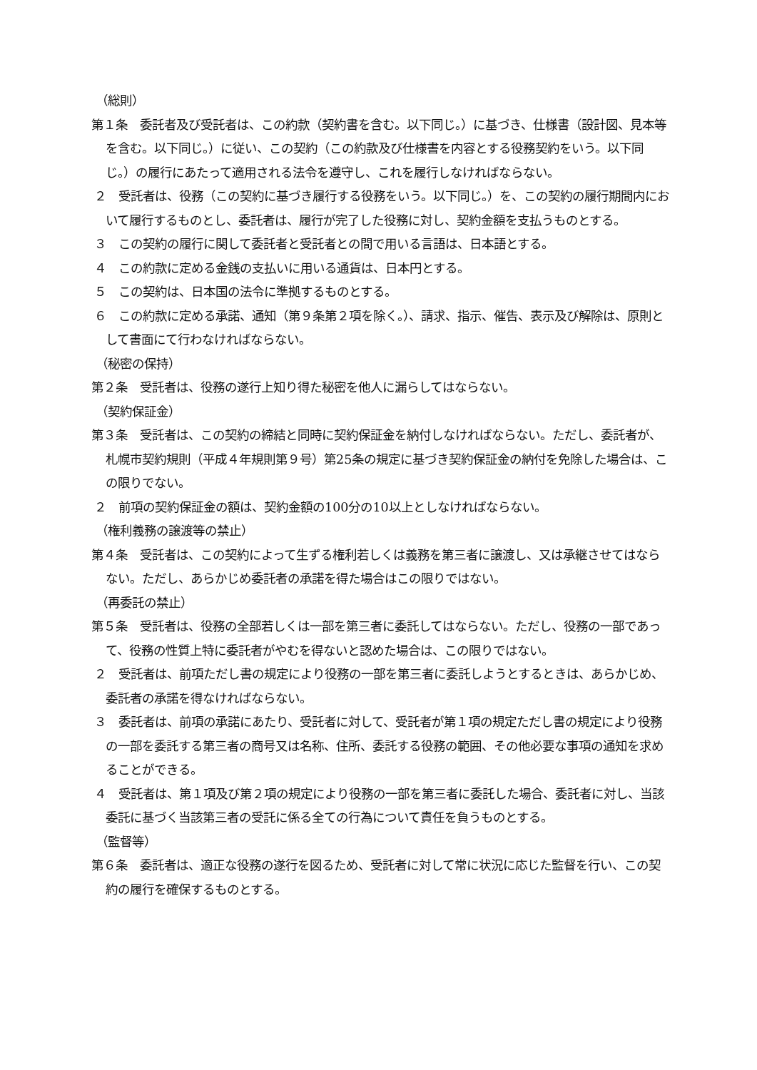（総則）
第１条　委託者及び受託者は、この約款（契約書を含む。以下同じ。）に基づき、仕様書（設計図、見本等を含む。以下同じ。）に従い、この契約（この約款及び仕様書を内容とする役務契約をいう。以下同じ。）の履行にあたって適用される法令を遵守し、これを履行しなければならない。
２　受託者は、役務（この契約に基づき履行する役務をいう。以下同じ。）を、この契約の履行期間内において履行するものとし、委託者は、履行が完了した役務に対し、契約金額を支払うものとする。
３　この契約の履行に関して委託者と受託者との間で用いる言語は、日本語とする。
４　この約款に定める金銭の支払いに用いる通貨は、日本円とする。
５　この契約は、日本国の法令に準拠するものとする。
６　この約款に定める承諾、通知（第９条第２項を除く。）、請求、指示、催告、表示及び解除は、原則として書面にて行わなければならない。
（秘密の保持）
第２条　受託者は、役務の遂行上知り得た秘密を他人に漏らしてはならない。
（契約保証金）
第３条　受託者は、この契約の締結と同時に契約保証金を納付しなければならない。ただし、委託者が、札幌市契約規則（平成４年規則第９号）第25条の規定に基づき契約保証金の納付を免除した場合は、この限りでない。
２　前項の契約保証金の額は、契約金額の100分の10以上としなければならない。
（権利義務の譲渡等の禁止）
第４条　受託者は、この契約によって生ずる権利若しくは義務を第三者に譲渡し、又は承継させてはならない。ただし、あらかじめ委託者の承諾を得た場合はこの限りではない。
（再委託の禁止）
第５条　受託者は、役務の全部若しくは一部を第三者に委託してはならない。ただし、役務の一部であって、役務の性質上特に委託者がやむを得ないと認めた場合は、この限りではない。
２　受託者は、前項ただし書の規定により役務の一部を第三者に委託しようとするときは、あらかじめ、委託者の承諾を得なければならない。
３　委託者は、前項の承諾にあたり、受託者に対して、受託者が第１項の規定ただし書の規定により役務の一部を委託する第三者の商号又は名称、住所、委託する役務の範囲、その他必要な事項の通知を求めることができる。
４　受託者は、第１項及び第２項の規定により役務の一部を第三者に委託した場合、委託者に対し、当該委託に基づく当該第三者の受託に係る全ての行為について責任を負うものとする。
（監督等）
第６条　委託者は、適正な役務の遂行を図るため、受託者に対して常に状況に応じた監督を行い、この契約の履行を確保するものとする。